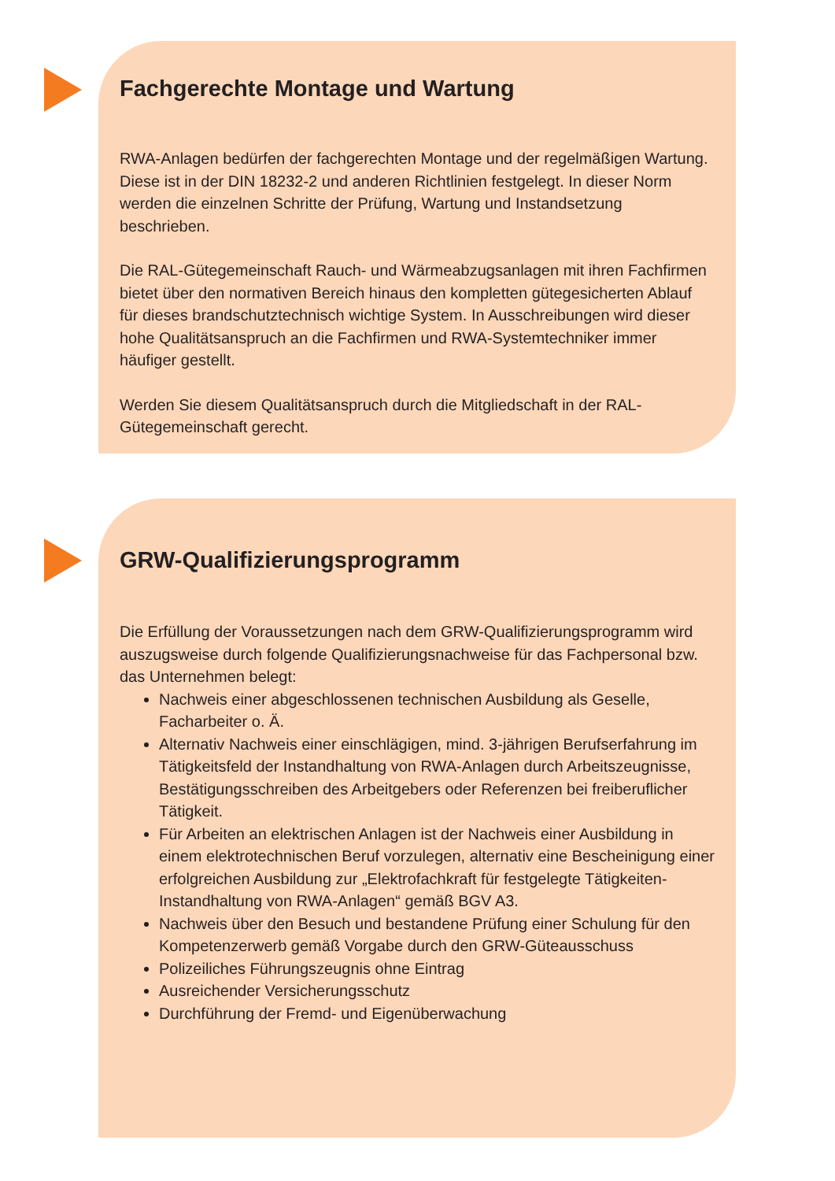Fachgerechte Montage und Wartung
RWA-Anlagen bedürfen der fachgerechten Montage und der regelmäßigen Wartung. Diese ist in der DIN 18232-2 und anderen Richtlinien festgelegt. In dieser Norm werden die einzelnen Schritte der Prüfung, Wartung und Instandsetzung beschrieben.
Die RAL-Gütegemeinschaft Rauch- und Wärmeabzugsanlagen mit ihren Fachfirmen bietet über den normativen Bereich hinaus den kompletten gütegesicherten Ablauf für dieses brandschutztechnisch wichtige System. In Ausschreibungen wird dieser hohe Qualitätsanspruch an die Fachfirmen und RWA-Systemtechniker immer häufiger gestellt.
Werden Sie diesem Qualitätsanspruch durch die Mitgliedschaft in der RAL-Gütegemeinschaft gerecht.
GRW-Qualifizierungsprogramm
Die Erfüllung der Voraussetzungen nach dem GRW-Qualifizierungsprogramm wird auszugsweise durch folgende Qualifizierungsnachweise für das Fachpersonal bzw. das Unternehmen belegt:
Nachweis einer abgeschlossenen technischen Ausbildung als Geselle, Facharbeiter o. Ä.
Alternativ Nachweis einer einschlägigen, mind. 3-jährigen Berufserfahrung im Tätigkeitsfeld der Instandhaltung von RWA-Anlagen durch Arbeitszeugnisse, Bestätigungsschreiben des Arbeitgebers oder Referenzen bei freiberuflicher Tätigkeit.
Für Arbeiten an elektrischen Anlagen ist der Nachweis einer Ausbildung in einem elektrotechnischen Beruf vorzulegen, alternativ eine Bescheinigung einer erfolgreichen Ausbildung zur „Elektrofachkraft für festgelegte Tätigkeiten- Instandhaltung von RWA-Anlagen“ gemäß BGV A3.
Nachweis über den Besuch und bestandene Prüfung einer Schulung für den Kompetenzerwerb gemäß Vorgabe durch den GRW-Güteausschuss
Polizeiliches Führungszeugnis ohne Eintrag
Ausreichender Versicherungsschutz
Durchführung der Fremd- und Eigenüberwachung